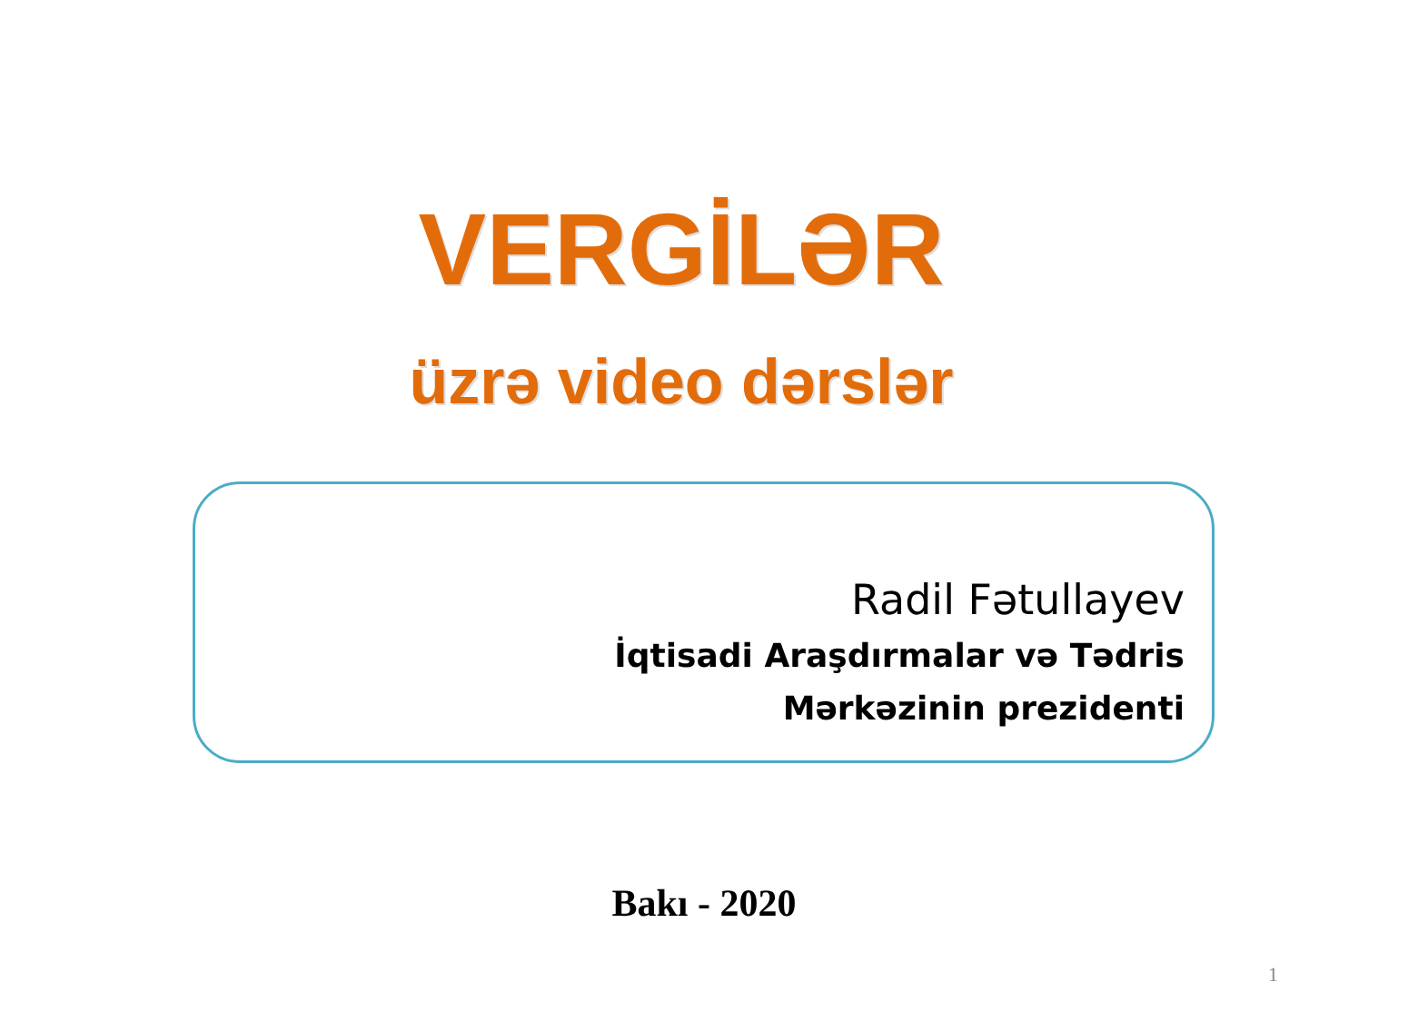VERGİLƏR
üzrə video dərslər
Radil Fətullayev
İqtisadi Araşdırmalar və Tədris
Mərkəzinin prezidenti
Bakı - 2020
1